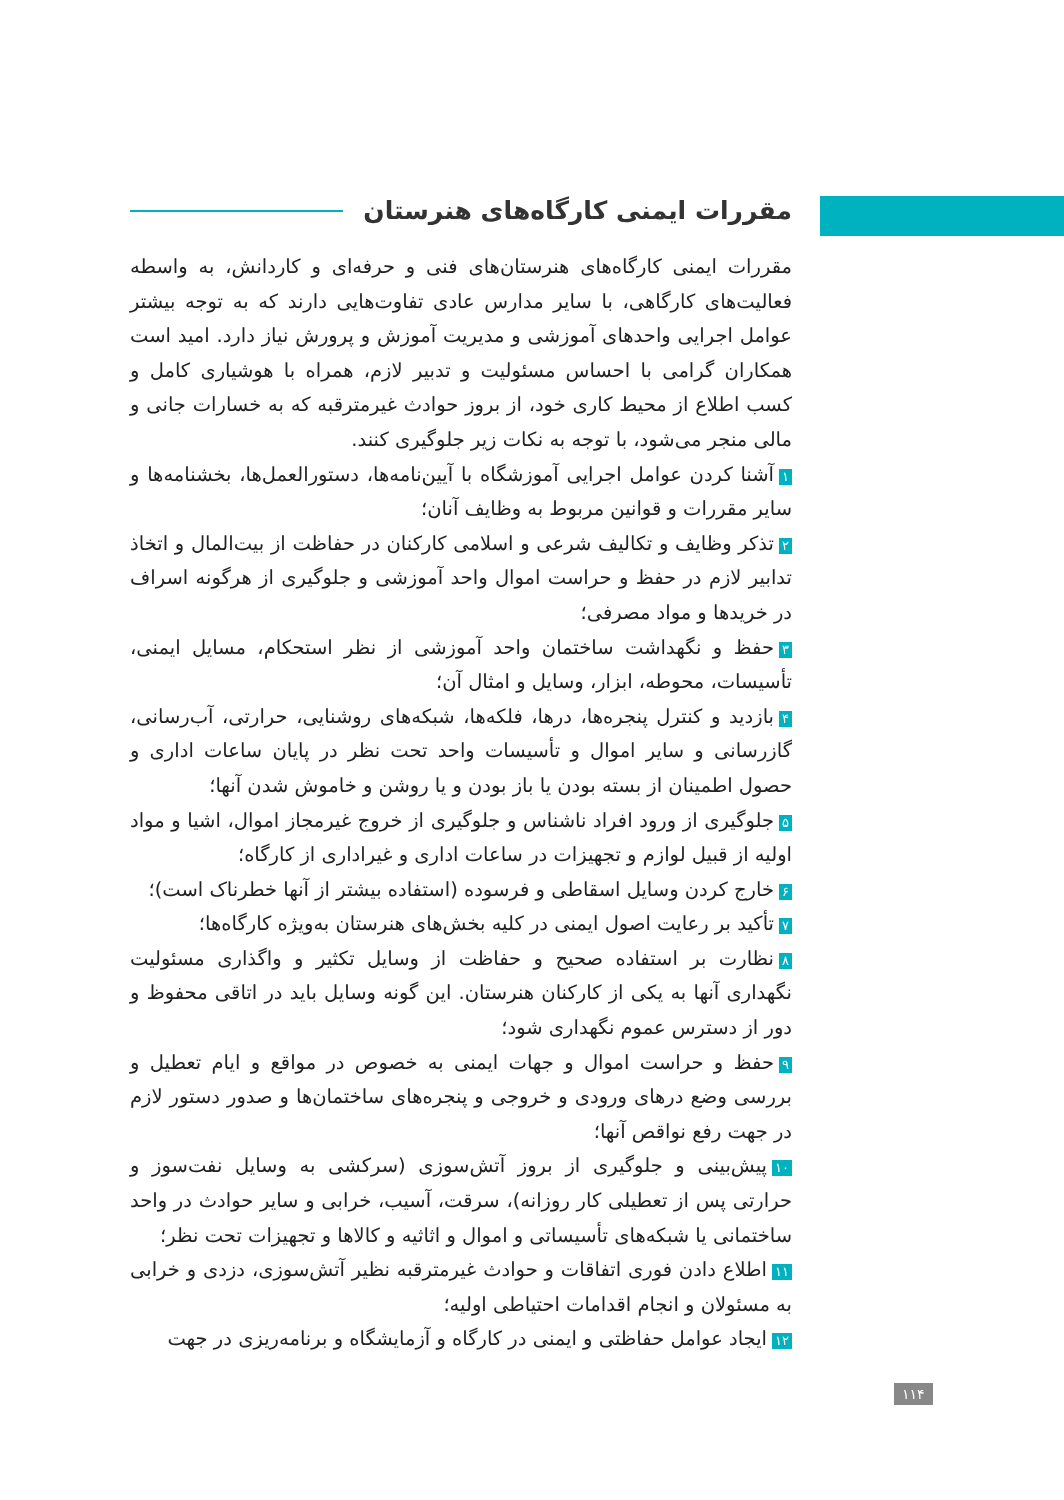مقررات ایمنی کارگاه‌های هنرستان
مقررات ایمنی کارگاه‌های هنرستان‌های فنی و حرفه‌ای و کاردانش، به واسطه فعالیت‌های کارگاهی، با سایر مدارس عادی تفاوت‌هایی دارند که به توجه بیشتر عوامل اجرایی واحدهای آموزشی و مدیریت آموزش و پرورش نیاز دارد. امید است همکاران گرامی با احساس مسئولیت و تدبیر لازم، همراه با هوشیاری کامل و کسب اطلاع از محیط کاری خود، از بروز حوادث غیرمترقبه که به خسارات جانی و مالی منجر می‌شود، با توجه به نکات زیر جلوگیری کنند.
۱ آشنا کردن عوامل اجرایی آموزشگاه با آیین‌نامه‌ها، دستورالعمل‌ها، بخشنامه‌ها و سایر مقررات و قوانین مربوط به وظایف آنان؛
۲ تذکر وظایف و تکالیف شرعی و اسلامی کارکنان در حفاظت از بیت‌المال و اتخاذ تدابیر لازم در حفظ و حراست اموال واحد آموزشی و جلوگیری از هرگونه اسراف در خریدها و مواد مصرفی؛
۳ حفظ و نگهداشت ساختمان واحد آموزشی از نظر استحکام، مسایل ایمنی، تأسیسات، محوطه، ابزار، وسایل و امثال آن؛
۴ بازدید و کنترل پنجره‌ها، درها، فلکه‌ها، شبکه‌های روشنایی، حرارتی، آب‌رسانی، گازرسانی و سایر اموال و تأسیسات واحد تحت نظر در پایان ساعات اداری و حصول اطمینان از بسته بودن یا باز بودن و یا روشن و خاموش شدن آنها؛
۵ جلوگیری از ورود افراد ناشناس و جلوگیری از خروج غیرمجاز اموال، اشیا و مواد اولیه از قبیل لوازم و تجهیزات در ساعات اداری و غیراداری از کارگاه؛
۶ خارج کردن وسایل اسقاطی و فرسوده (استفاده بیشتر از آنها خطرناک است)؛
۷ تأکید بر رعایت اصول ایمنی در کلیه بخش‌های هنرستان به‌ویژه کارگاه‌ها؛
۸ نظارت بر استفاده صحیح و حفاظت از وسایل تکثیر و واگذاری مسئولیت نگهداری آنها به یکی از کارکنان هنرستان. این گونه وسایل باید در اتاقی محفوظ و دور از دسترس عموم نگهداری شود؛
۹ حفظ و حراست اموال و جهات ایمنی به خصوص در مواقع و ایام تعطیل و بررسی وضع درهای ورودی و خروجی و پنجره‌های ساختمان‌ها و صدور دستور لازم در جهت رفع نواقص آنها؛
۱۰ پیش‌بینی و جلوگیری از بروز آتش‌سوزی (سرکشی به وسایل نفت‌سوز و حرارتی پس از تعطیلی کار روزانه)، سرقت، آسیب، خرابی و سایر حوادث در واحد ساختمانی یا شبکه‌های تأسیساتی و اموال و اثاثیه و کالاها و تجهیزات تحت نظر؛
۱۱ اطلاع دادن فوری اتفاقات و حوادث غیرمترقبه نظیر آتش‌سوزی، دزدی و خرابی به مسئولان و انجام اقدامات احتیاطی اولیه؛
۱۲ ایجاد عوامل حفاظتی و ایمنی در کارگاه و آزمایشگاه و برنامه‌ریزی در جهت
۱۱۴